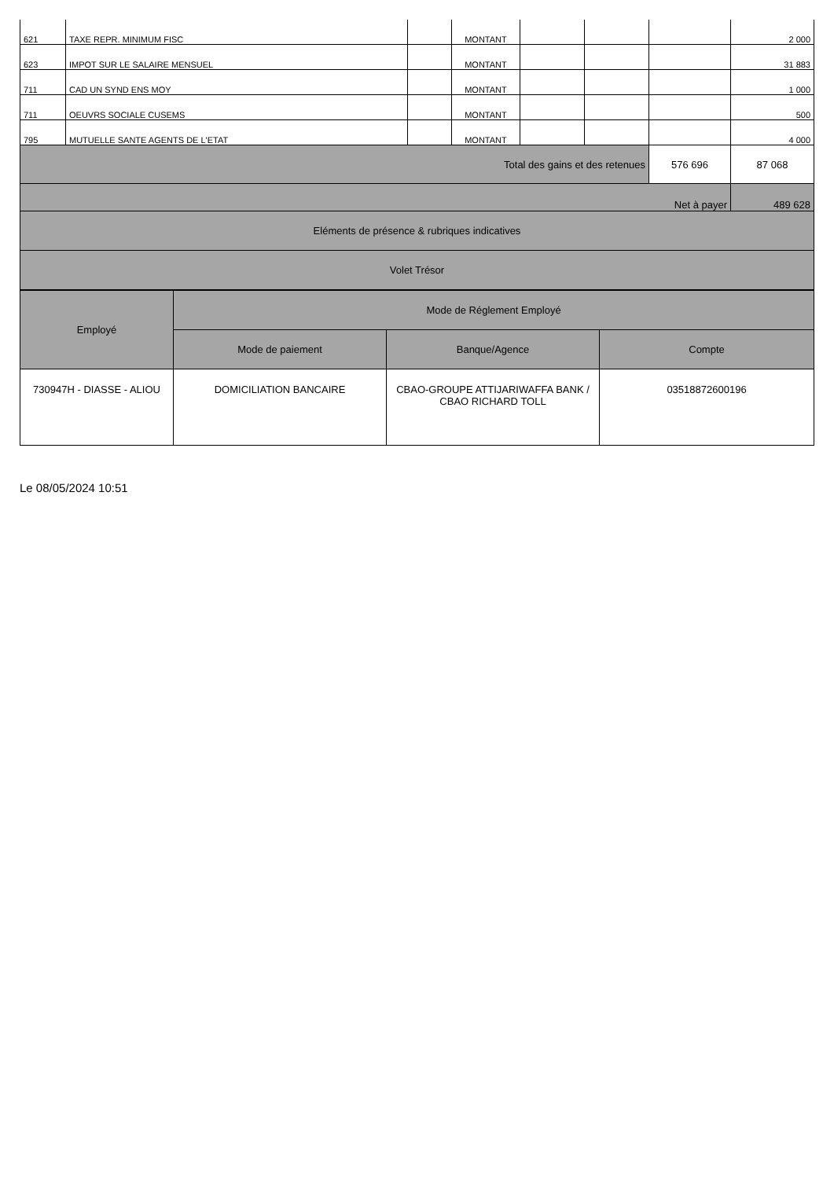| 621 | TAXE REPR. MINIMUM FISC | | MONTANT | | | | 2 000 |
| 623 | IMPOT SUR LE SALAIRE MENSUEL | | MONTANT | | | | 31 883 |
| 711 | CAD UN SYND ENS MOY | | MONTANT | | | | 1 000 |
| 711 | OEUVRS SOCIALE CUSEMS | | MONTANT | | | | 500 |
| 795 | MUTUELLE SANTE AGENTS DE L'ETAT | | MONTANT | | | | 4 000 |
| Total des gains et des retenues | | | | | | 576 696 | 87 068 |
| Net à payer | | | | | | | 489 628 |
| Eléments de présence & rubriques indicatives | | | | | | | |
| Volet Trésor | | | | | | | |
| Employé | Mode de Réglement Employé | | |
| --- | --- | --- | --- |
| | Mode de paiement | Banque/Agence | Compte |
| 730947H - DIASSE - ALIOU | DOMICILIATION BANCAIRE | CBAO-GROUPE ATTIJARIWAFFA BANK / CBAO RICHARD TOLL | 03518872600196 |
Le 08/05/2024 10:51